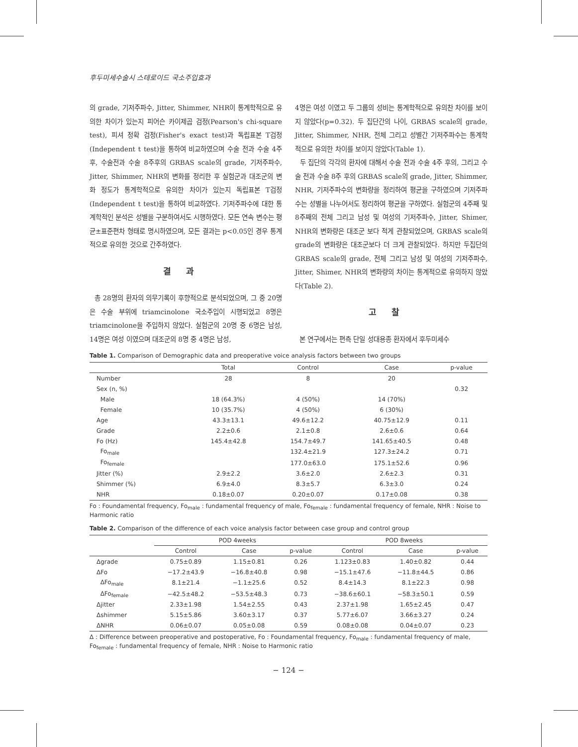후두미세수술시 스테로이드 국소주입효과
의 grade, 기저주파수, Jitter, Shimmer, NHR이 통계학적으로 유의한 차이가 있는지 피어슨 카이제곱 검정(Pearson's chi-square test), 피셔 정확 검정(Fisher's exact test)과 독립표본 T검정(Independent t test)을 통하여 비교하였으며 수술 전과 수술 4주 후, 수술전과 수술 8주후의 GRBAS scale의 grade, 기저주파수, Jitter, Shimmer, NHR의 변화를 정리한 후 실험군과 대조군의 변화 정도가 통계학적으로 유의한 차이가 있는지 독립표본 T검정(Independent t test)을 통하여 비교하였다. 기저주파수에 대한 통계학적인 분석은 성별을 구분하여서도 시행하였다. 모든 연속 변수는 평균±표준편차 형태로 명시하였으며, 모든 결과는 p<0.05인 경우 통계적으로 유의한 것으로 간주하였다.
결과
총 28명의 환자의 의무기록이 후향적으로 분석되었으며, 그 중 20명은 수술 부위에 triamcinolone 국소주입이 시행되었고 8명은 triamcinolone을 주입하지 않았다. 실험군의 20명 중 6명은 남성, 14명은 여성 이였으며 대조군의 8명 중 4명은 남성,
4명은 여성 이였고 두 그룹의 성비는 통계학적으로 유의찬 차이를 보이지 않았다(p=0.32). 두 집단간의 나이, GRBAS scale의 grade, Jitter, Shimmer, NHR, 전체 그리고 성별간 기저주파수는 통계학적으로 유의한 차이를 보이지 않았다(Table 1).
두 집단의 각각의 환자에 대해서 수술 전과 수술 4주 후의, 그리고 수술 전과 수술 8주 후의 GRBAS scale의 grade, Jitter, Shimmer, NHR, 기저주파수의 변화량을 정리하여 평균을 구하였으며 기저주파수는 성별을 나누어서도 정리하여 평균을 구하였다. 실험군의 4주째 및 8주째의 전체 그리고 남성 및 여성의 기저주파수, Jitter, Shimer, NHR의 변화량은 대조군 보다 적게 관찰되었으며, GRBAS scale의 grade의 변화량은 대조군보다 더 크게 관찰되었다. 하지만 두집단의 GRBAS scale의 grade, 전체 그리고 남성 및 여성의 기저주파수, Jitter, Shimer, NHR의 변화량의 차이는 통계적으로 유의하지 않았다(Table 2).
고찰
본 연구에서는 편측 단일 성대용종 환자에서 후두미세수
Table 1. Comparison of Demographic data and preoperative voice analysis factors between two groups
| | Total | Control | Case | p-value |
| --- | --- | --- | --- | --- |
| Number | 28 | 8 | 20 | |
| Sex (n, %) | | | | 0.32 |
| Male | 18 (64.3%) | 4 (50%) | 14 (70%) | |
| Female | 10 (35.7%) | 4 (50%) | 6 (30%) | |
| Age | 43.3±13.1 | 49.6±12.2 | 40.75±12.9 | 0.11 |
| Grade | 2.2±0.6 | 2.1±0.8 | 2.6±0.6 | 0.64 |
| Fo (Hz) | 145.4±42.8 | 154.7±49.7 | 141.65±40.5 | 0.48 |
| Fo<sub>male</sub> | | 132.4±21.9 | 127.3±24.2 | 0.71 |
| Fo<sub>female</sub> | | 177.0±63.0 | 175.1±52.6 | 0.96 |
| Jitter (%) | 2.9±2.2 | 3.6±2.0 | 2.6±2.3 | 0.31 |
| Shimmer (%) | 6.9±4.0 | 8.3±5.7 | 6.3±3.0 | 0.24 |
| NHR | 0.18±0.07 | 0.20±0.07 | 0.17±0.08 | 0.38 |
Fo : Foundamental frequency, Fo<sub>male</sub> : fundamental frequency of male, Fo<sub>female</sub> : fundamental frequency of female, NHR : Noise to Harmonic ratio
Table 2. Comparison of the difference of each voice analysis factor between case group and control group
| | POD 4weeks | | | POD 8weeks | | |
| --- | --- | --- | --- | --- | --- | --- |
| | Control | Case | p-value | Control | Case | p-value |
| Δgrade | 0.75±0.89 | 1.15±0.81 | 0.26 | 1.123±0.83 | 1.40±0.82 | 0.44 |
| ΔFo | −17.2±43.9 | −16.8±40.8 | 0.98 | −15.1±47.6 | −11.8±44.5 | 0.86 |
| ΔFo<sub>male</sub> | 8.1±21.4 | −1.1±25.6 | 0.52 | 8.4±14.3 | 8.1±22.3 | 0.98 |
| ΔFo<sub>female</sub> | −42.5±48.2 | −53.5±48.3 | 0.73 | −38.6±60.1 | −58.3±50.1 | 0.59 |
| Δjitter | 2.33±1.98 | 1.54±2.55 | 0.43 | 2.37±1.98 | 1.65±2.45 | 0.47 |
| Δshimmer | 5.15±5.86 | 3.60±3.17 | 0.37 | 5.77±6.07 | 3.66±3.27 | 0.24 |
| ΔNHR | 0.06±0.07 | 0.05±0.08 | 0.59 | 0.08±0.08 | 0.04±0.07 | 0.23 |
Δ : Difference between preoperative and postoperative, Fo : Foundamental frequency, Fo<sub>male</sub> : fundamental frequency of male, Fo<sub>female</sub> : fundamental frequency of female, NHR : Noise to Harmonic ratio
− 124 −